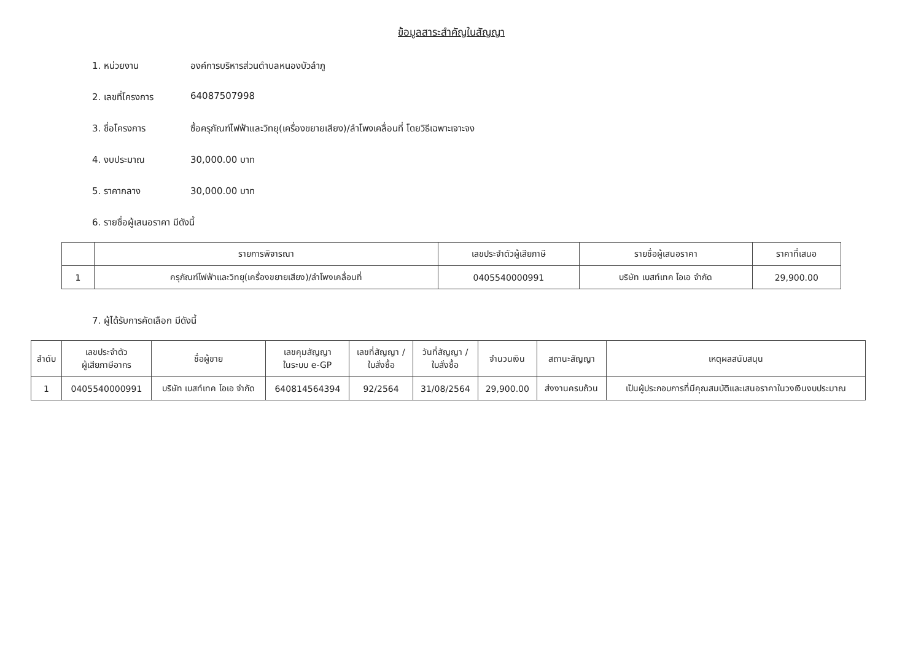ข้อมูลสาระสำคัญในสัญญา
1. หน่วยงาน องค์การบริหารส่วนตำบลหนองบัวลำภู
2. เลขที่โครงการ 64087507998
3. ชื่อโครงการ ซื้อครุภัณฑ์ไฟฟ้าและวิทยุ(เครื่องขยายเสียง)/ลำโพงเคลื่อนที่ โดยวิธีเฉพาะเจาะจง
4. งบประมาณ 30,000.00 บาท
5. ราคากลาง 30,000.00 บาท
6. รายชื่อผู้เสนอราคา มีดังนี้
| | รายการพิจารณา | เลขประจำตัวผู้เสียภาษี | รายชื่อผู้เสนอราคา | ราคาที่เสนอ |
| --- | --- | --- | --- | --- |
| 1 | ครุภัณฑ์ไฟฟ้าและวิทยุ(เครื่องขยายเสียง)/ลำโพงเคลื่อนที่ | 0405540000991 | บริษัท เบสท์เทค โอเอ จำกัด | 29,900.00 |
7. ผู้ได้รับการคัดเลือก มีดังนี้
| ลำดับ | เลขประจำตัว ผู้เสียภาษีอากร | ชื่อผู้ขาย | เลขคุมสัญญา ในระบบ e-GP | เลขที่สัญญา / ใบสั่งซื้อ | วันที่สัญญา / ใบสั่งซื้อ | จำนวนเงิน | สถานะสัญญา | เหตุผลสนับสนุน |
| --- | --- | --- | --- | --- | --- | --- | --- | --- |
| 1 | 0405540000991 | บริษัท เบสท์เทค โอเอ จำกัด | 640814564394 | 92/2564 | 31/08/2564 | 29,900.00 | ส่งงานครบถ้วน | เป็นผู้ประกอบการที่มีคุณสมบัติและเสนอราคาในวงเงินงบประมาณ |